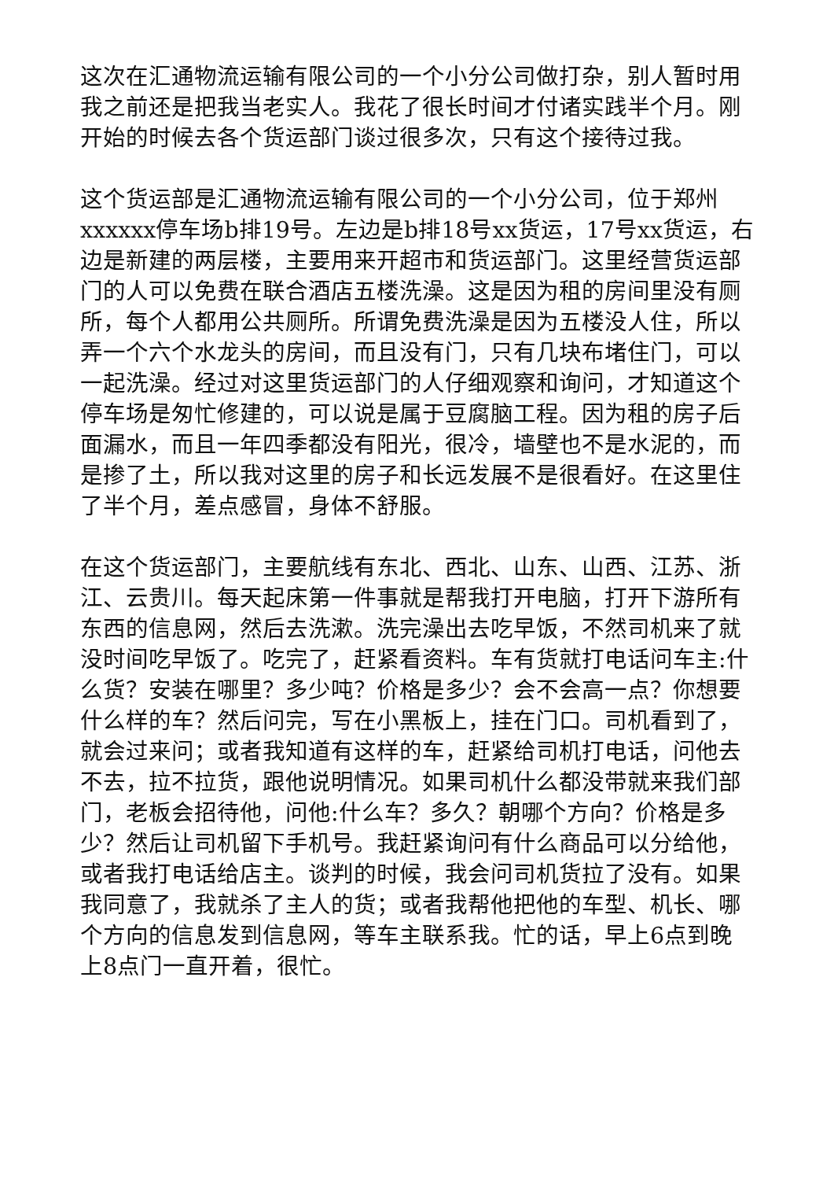这次在汇通物流运输有限公司的一个小分公司做打杂，别人暂时用我之前还是把我当老实人。我花了很长时间才付诸实践半个月。刚开始的时候去各个货运部门谈过很多次，只有这个接待过我。
这个货运部是汇通物流运输有限公司的一个小分公司，位于郑州xxxxxx停车场b排19号。左边是b排18号xx货运，17号xx货运，右边是新建的两层楼，主要用来开超市和货运部门。这里经营货运部门的人可以免费在联合酒店五楼洗澡。这是因为租的房间里没有厕所，每个人都用公共厕所。所谓免费洗澡是因为五楼没人住，所以弄一个六个水龙头的房间，而且没有门，只有几块布堵住门，可以一起洗澡。经过对这里货运部门的人仔细观察和询问，才知道这个停车场是匆忙修建的，可以说是属于豆腐脑工程。因为租的房子后面漏水，而且一年四季都没有阳光，很冷，墙壁也不是水泥的，而是掺了土，所以我对这里的房子和长远发展不是很看好。在这里住了半个月，差点感冒，身体不舒服。
在这个货运部门，主要航线有东北、西北、山东、山西、江苏、浙江、云贵川。每天起床第一件事就是帮我打开电脑，打开下游所有东西的信息网，然后去洗漱。洗完澡出去吃早饭，不然司机来了就没时间吃早饭了。吃完了，赶紧看资料。车有货就打电话问车主:什么货？安装在哪里？多少吨？价格是多少？会不会高一点？你想要什么样的车？然后问完，写在小黑板上，挂在门口。司机看到了，就会过来问；或者我知道有这样的车，赶紧给司机打电话，问他去不去，拉不拉货，跟他说明情况。如果司机什么都没带就来我们部门，老板会招待他，问他:什么车？多久？朝哪个方向？价格是多少？然后让司机留下手机号。我赶紧询问有什么商品可以分给他，或者我打电话给店主。谈判的时候，我会问司机货拉了没有。如果我同意了，我就杀了主人的货；或者我帮他把他的车型、机长、哪个方向的信息发到信息网，等车主联系我。忙的话，早上6点到晚上8点门一直开着，很忙。